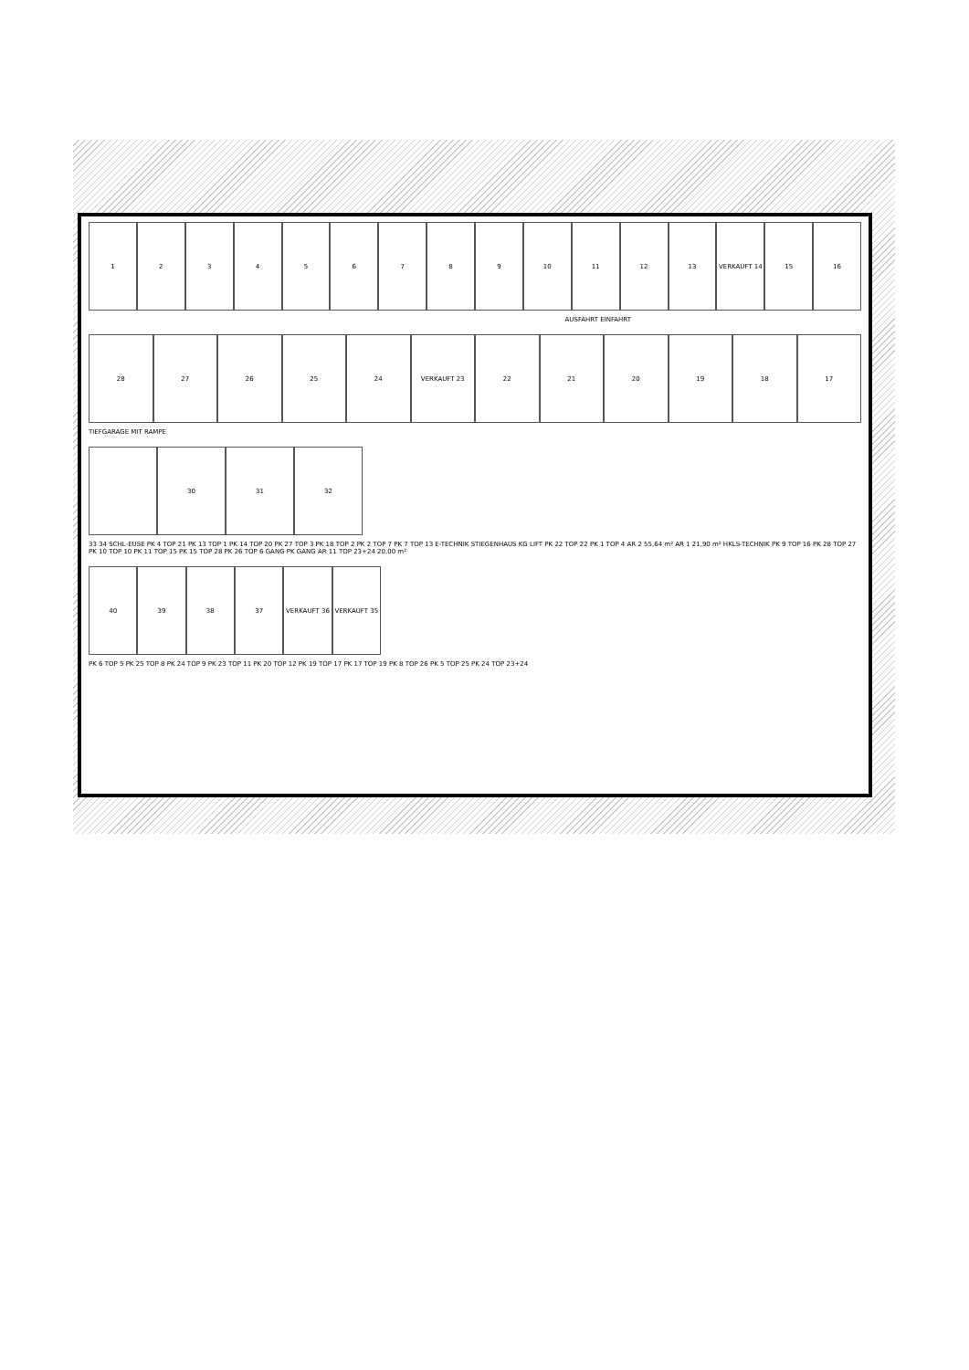1 2 3 4 5 6 7 8 9 10 11 12 13 VERKAUFT 14 15 16
AUSFAHRT EINFAHRT
28 27 26 25 24 VERKAUFT 23 22 21 20 19 18 17
TIEFGARAGE MIT RAMPE
30 31 32
33 34 SCHL-EUSE PK 4 TOP 21 PK 13 TOP 1 PK 14 TOP 20 PK 27 TOP 3 PK 18 TOP 2 PK 2 TOP 7 PK 7 TOP 13 E-TECHNIK STIEGENHAUS KG LIFT PK 22 TOP 22 PK 1 TOP 4 AR 2 55,64 m² AR 1 21,90 m² HKLS-TECHNIK PK 9 TOP 16 PK 28 TOP 27 PK 10 TOP 10 PK 11 TOP 15 PK 15 TOP 28 PK 26 TOP 6 GANG PK GANG AR 11 TOP 23+24 20,00 m²
40 39 38 37 VERKAUFT 36 VERKAUFT 35
PK 6 TOP 5 PK 25 TOP 8 PK 24 TOP 9 PK 23 TOP 11 PK 20 TOP 12 PK 19 TOP 17 PK 17 TOP 19 PK 8 TOP 26 PK 5 TOP 25 PK 24 TOP 23+24